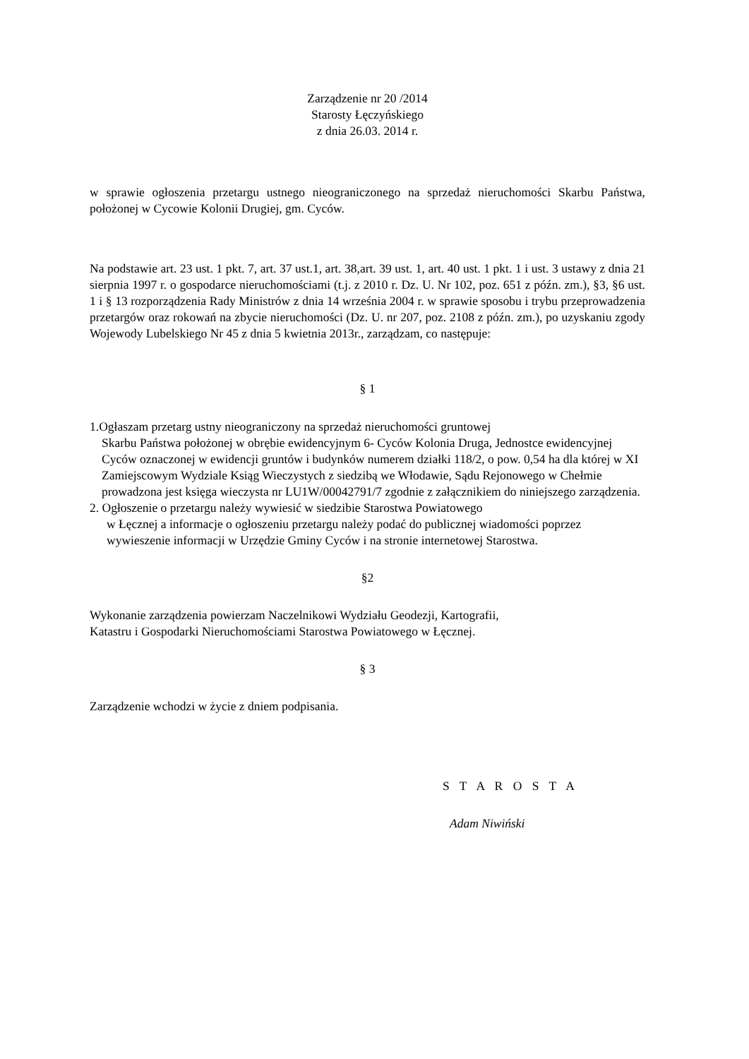Zarządzenie nr 20 /2014
Starosty Łęczyńskiego
z dnia 26.03. 2014 r.
w sprawie ogłoszenia przetargu ustnego nieograniczonego na sprzedaż nieruchomości Skarbu Państwa, położonej w Cycowie Kolonii Drugiej, gm. Cyców.
Na podstawie art. 23 ust. 1 pkt. 7, art. 37 ust.1, art. 38,art. 39 ust. 1, art. 40 ust. 1 pkt. 1 i ust. 3 ustawy z dnia 21 sierpnia 1997 r. o gospodarce nieruchomościami (t.j. z 2010 r. Dz. U. Nr 102, poz. 651 z późn. zm.), §3, §6 ust. 1 i § 13 rozporządzenia Rady Ministrów z dnia 14 września 2004 r. w sprawie sposobu i trybu przeprowadzenia przetargów oraz rokowań na zbycie nieruchomości (Dz. U. nr 207, poz. 2108 z późn. zm.), po uzyskaniu zgody Wojewody Lubelskiego Nr 45 z dnia 5 kwietnia 2013r., zarządzam, co następuje:
§ 1
1.Ogłaszam przetarg ustny nieograniczony na sprzedaż nieruchomości gruntowej
Skarbu Państwa położonej w obrębie ewidencyjnym 6- Cyców Kolonia Druga, Jednostce ewidencyjnej Cyców oznaczonej w ewidencji gruntów i budynków numerem działki 118/2, o pow. 0,54 ha dla której w XI Zamiejscowym Wydziale Ksiąg Wieczystych z siedzibą we Włodawie, Sądu Rejonowego w Chełmie prowadzona jest księga wieczysta nr LU1W/00042791/7 zgodnie z załącznikiem do niniejszego zarządzenia.
2. Ogłoszenie o przetargu należy wywiesić w siedzibie Starostwa Powiatowego
w Łęcznej a informacje o ogłoszeniu przetargu należy podać do publicznej wiadomości poprzez wywieszenie informacji w Urzędzie Gminy Cyców i na stronie internetowej Starostwa.
§2
Wykonanie zarządzenia powierzam Naczelnikowi Wydziału Geodezji, Kartografii,
Katastru i Gospodarki Nieruchomościami Starostwa Powiatowego w Łęcznej.
§ 3
Zarządzenie wchodzi w życie z dniem podpisania.
S T A R O S T A
Adam Niwiński